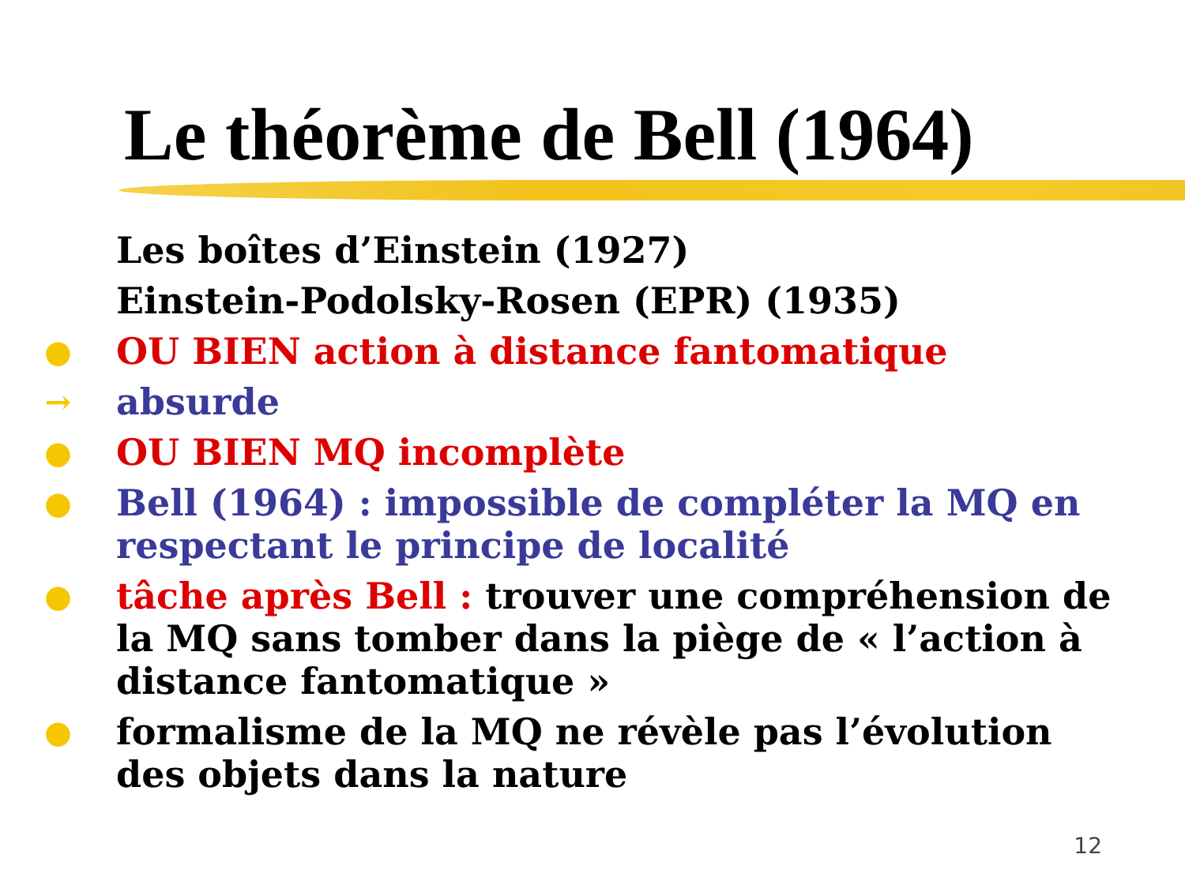Le théorème de Bell (1964)
Les boîtes d’Einstein (1927)
Einstein-Podolsky-Rosen (EPR) (1935)
● OU BIEN action à distance fantomatique
→ absurde
● OU BIEN MQ incomplète
● Bell (1964) : impossible de compléter la MQ en respectant le principe de localité
● tâche après Bell : trouver une compréhension de la MQ sans tomber dans la piège de « l’action à distance fantomatique »
● formalisme de la MQ ne révèle pas l’évolution des objets dans la nature
12